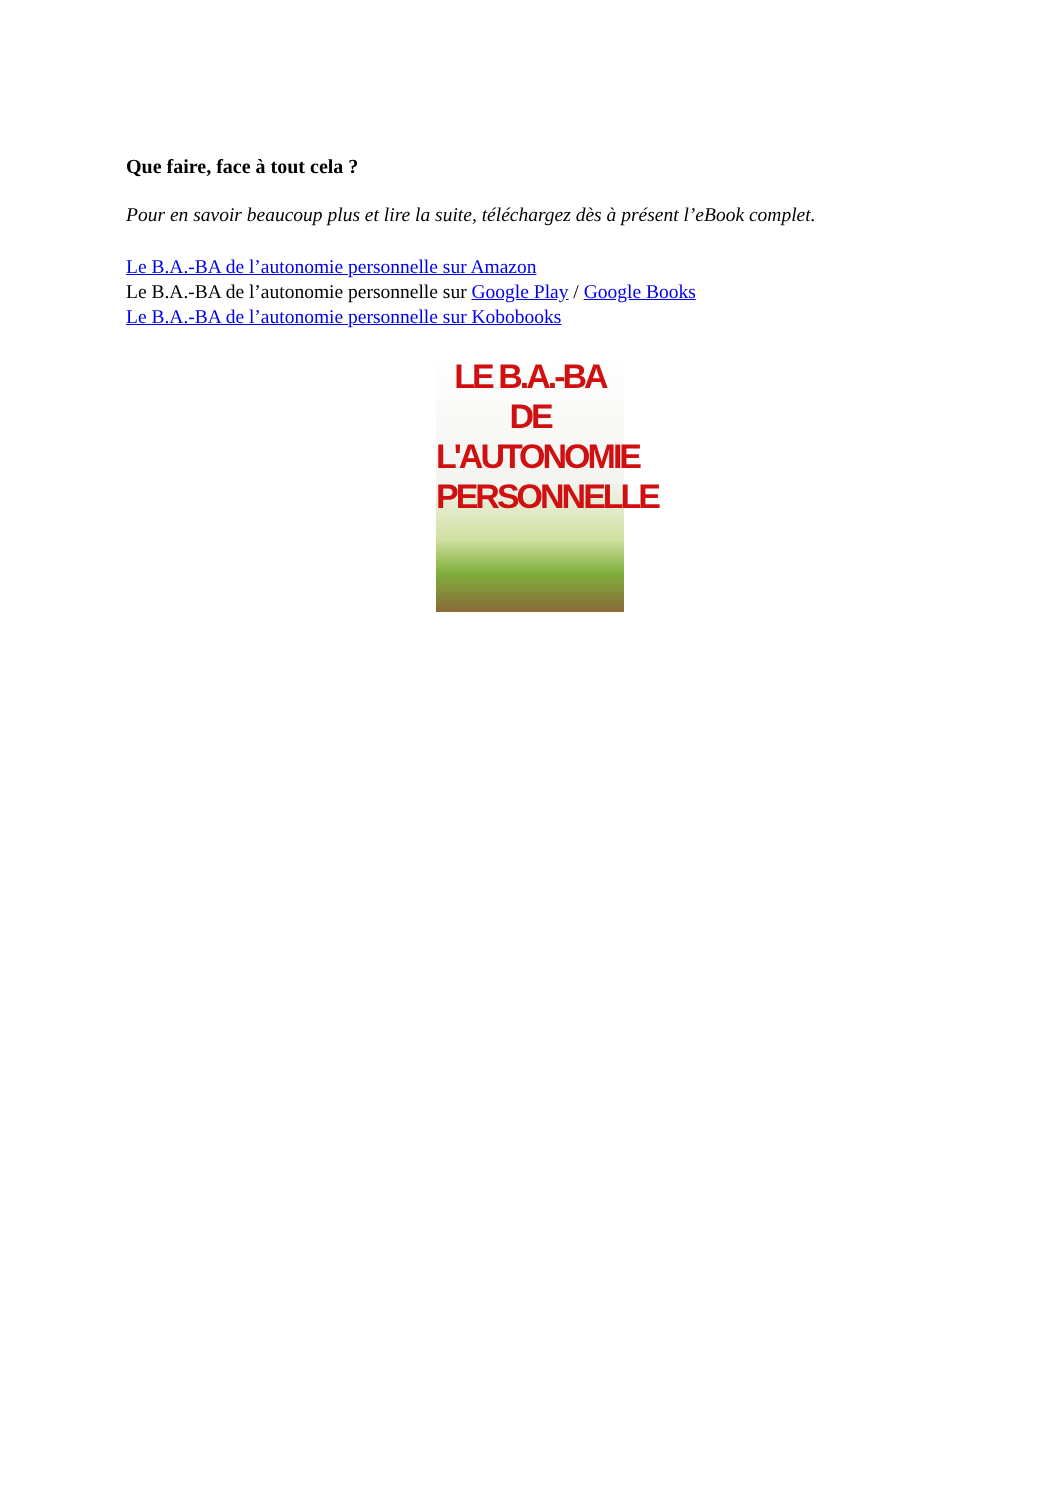Que faire, face à tout cela ?
Pour en savoir beaucoup plus et lire la suite, téléchargez dès à présent l’eBook complet.
Le B.A.-BA de l’autonomie personnelle sur Amazon
Le B.A.-BA de l’autonomie personnelle sur Google Play / Google Books
Le B.A.-BA de l’autonomie personnelle sur Kobobooks
LE B.A.-BA DE
L'AUTONOMIE
PERSONNELLE